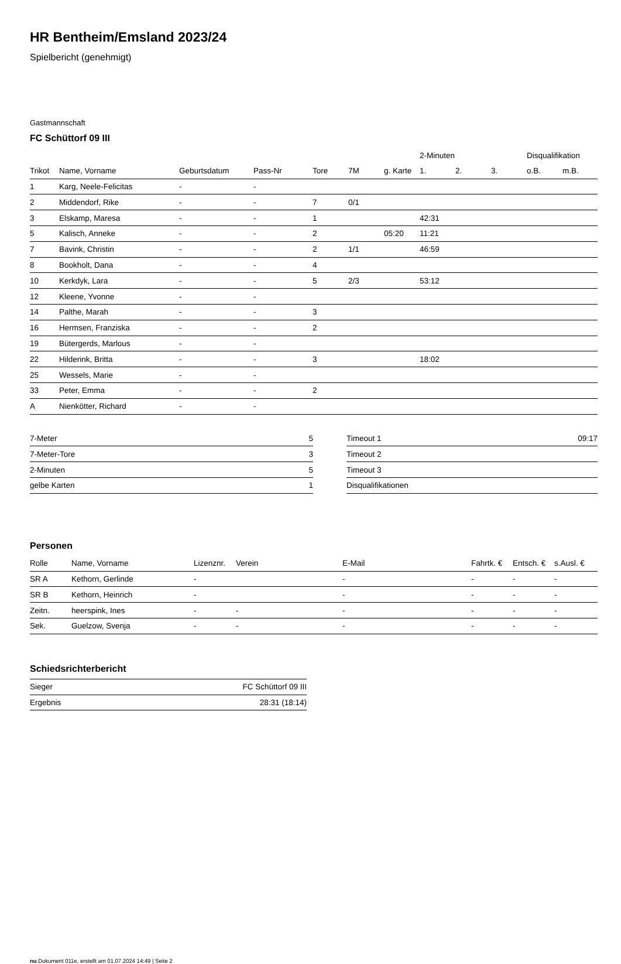HR Bentheim/Emsland 2023/24
Spielbericht (genehmigt)
Gastmannschaft
FC Schüttorf 09 III
| | | | | | | | 2-Minuten | | | Disqualifikation | |
| --- | --- | --- | --- | --- | --- | --- | --- | --- | --- | --- | --- |
| Trikot | Name, Vorname | Geburtsdatum | Pass-Nr | Tore | 7M | g. Karte | 1. | 2. | 3. | o.B. | m.B. |
| 1 | Karg, Neele-Felicitas | - | - | | | | | | | | |
| 2 | Middendorf, Rike | - | - | 7 | 0/1 | | | | | | |
| 3 | Elskamp, Maresa | - | - | 1 | | | 42:31 | | | | |
| 5 | Kalisch, Anneke | - | - | 2 | | 05:20 | 11:21 | | | | |
| 7 | Bavink, Christin | - | - | 2 | 1/1 | | 46:59 | | | | |
| 8 | Bookholt, Dana | - | - | 4 | | | | | | | |
| 10 | Kerkdyk, Lara | - | - | 5 | 2/3 | | 53:12 | | | | |
| 12 | Kleene, Yvonne | - | - | | | | | | | | |
| 14 | Palthe, Marah | - | - | 3 | | | | | | | |
| 16 | Hermsen, Franziska | - | - | 2 | | | | | | | |
| 19 | Bütergerds, Marlous | - | - | | | | | | | | |
| 22 | Hilderink, Britta | - | - | 3 | | | 18:02 | | | | |
| 25 | Wessels, Marie | - | - | | | | | | | | |
| 33 | Peter, Emma | - | - | 2 | | | | | | | |
| A | Nienkötter, Richard | - | - | | | | | | | | |
| 7-Meter | 5 |
| 7-Meter-Tore | 3 |
| 2-Minuten | 5 |
| gelbe Karten | 1 |
| Timeout 1 | 09:17 |
| Timeout 2 | |
| Timeout 3 | |
| Disqualifikationen | |
Personen
| Rolle | Name, Vorname | Lizenznr. | Verein | E-Mail | Fahrtk. € | Entsch. € | s.Ausl. € |
| --- | --- | --- | --- | --- | --- | --- | --- |
| SR A | Kethorn, Gerlinde | - | | - | - | - | - |
| SR B | Kethorn, Heinrich | - | | - | - | - | - |
| Zeitn. | heerspink, Ines | - | - | - | - | - | - |
| Sek. | Guelzow, Svenja | - | - | - | - | - | - |
Schiedsrichterbericht
| Sieger | FC Schüttorf 09 III |
| Ergebnis | 28:31 (18:14) |
nu.Dokument 011e, erstellt am 01.07.2024 14:49 | Seite 2